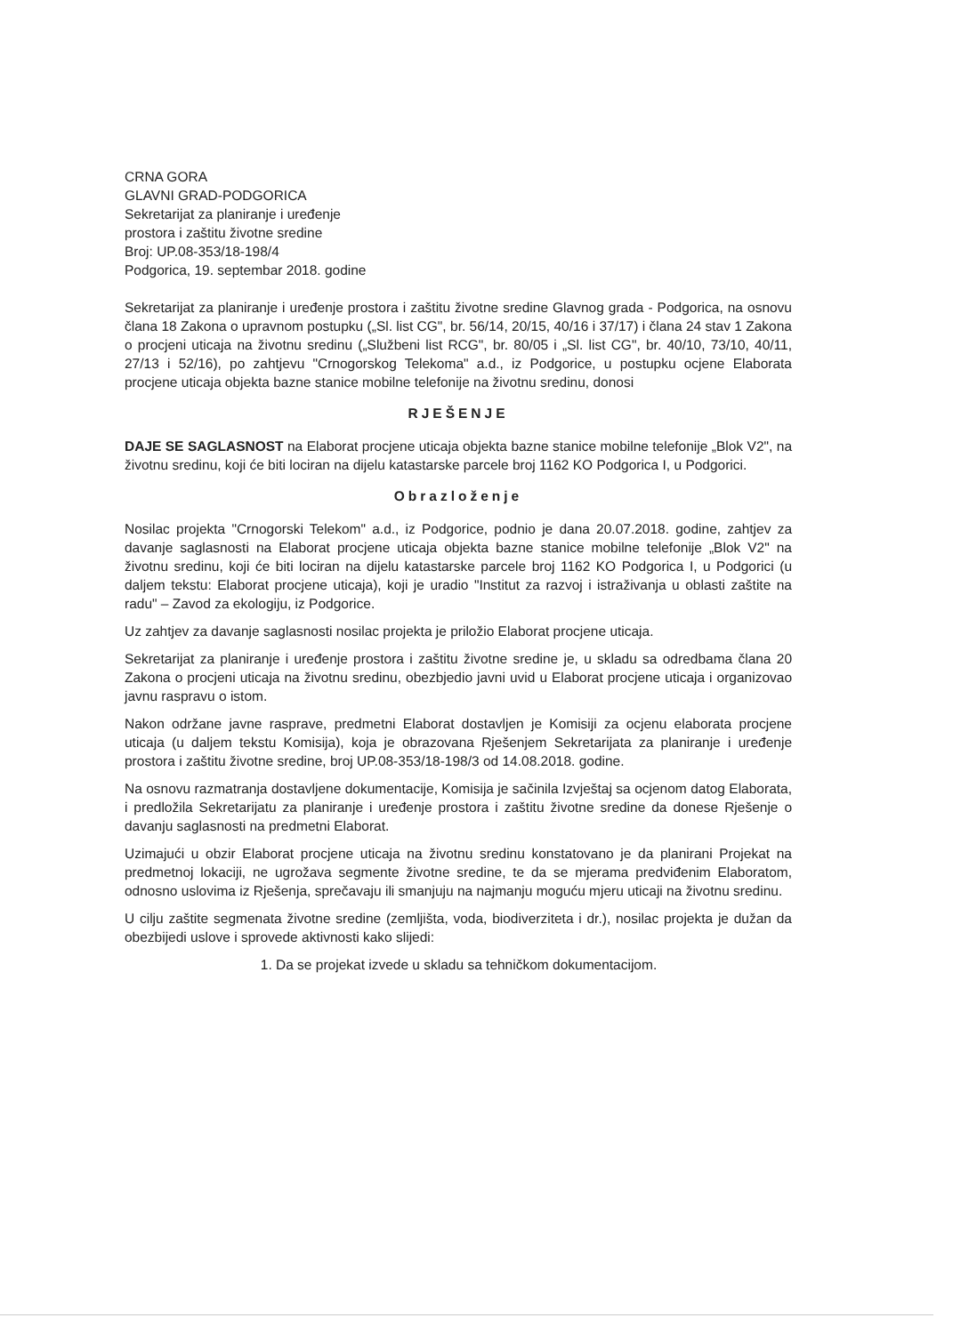CRNA GORA
GLAVNI GRAD-PODGORICA
Sekretarijat za planiranje i uređenje
prostora i zaštitu životne sredine
Broj: UP.08-353/18-198/4
Podgorica, 19. septembar 2018. godine
Sekretarijat za planiranje i uređenje prostora i zaštitu životne sredine Glavnog grada - Podgorica, na osnovu člana 18 Zakona o upravnom postupku („Sl. list CG", br. 56/14, 20/15, 40/16 i 37/17) i člana 24 stav 1 Zakona o procjeni uticaja na životnu sredinu („Službeni list RCG", br. 80/05 i „Sl. list CG", br. 40/10, 73/10, 40/11, 27/13 i 52/16), po zahtjevu "Crnogorskog Telekoma" a.d., iz Podgorice, u postupku ocjene Elaborata procjene uticaja objekta bazne stanice mobilne telefonije na životnu sredinu, donosi
RJEŠENJE
DAJE SE SAGLASNOST na Elaborat procjene uticaja objekta bazne stanice mobilne telefonije „Blok V2", na životnu sredinu, koji će biti lociran na dijelu katastarske parcele broj 1162 KO Podgorica I, u Podgorici.
Obrazloženje
Nosilac projekta "Crnogorski Telekom" a.d., iz Podgorice, podnio je dana 20.07.2018. godine, zahtjev za davanje saglasnosti na Elaborat procjene uticaja objekta bazne stanice mobilne telefonije „Blok V2" na životnu sredinu, koji će biti lociran na dijelu katastarske parcele broj 1162 KO Podgorica I, u Podgorici (u daljem tekstu: Elaborat procjene uticaja), koji je uradio "Institut za razvoj i istraživanja u oblasti zaštite na radu" – Zavod za ekologiju, iz Podgorice.
Uz zahtjev za davanje saglasnosti nosilac projekta je priložio Elaborat procjene uticaja.
Sekretarijat za planiranje i uređenje prostora i zaštitu životne sredine je, u skladu sa odredbama člana 20 Zakona o procjeni uticaja na životnu sredinu, obezbjedio javni uvid u Elaborat procjene uticaja i organizovao javnu raspravu o istom.
Nakon održane javne rasprave, predmetni Elaborat dostavljen je Komisiji za ocjenu elaborata procjene uticaja (u daljem tekstu Komisija), koja je obrazovana Rješenjem Sekretarijata za planiranje i uređenje prostora i zaštitu životne sredine, broj UP.08-353/18-198/3 od 14.08.2018. godine.
Na osnovu razmatranja dostavljene dokumentacije, Komisija je sačinila Izvještaj sa ocjenom datog Elaborata, i predložila Sekretarijatu za planiranje i uređenje prostora i zaštitu životne sredine da donese Rješenje o davanju saglasnosti na predmetni Elaborat.
Uzimajući u obzir Elaborat procjene uticaja na životnu sredinu konstatovano je da planirani Projekat na predmetnoj lokaciji, ne ugrožava segmente životne sredine, te da se mjerama predviđenim Elaboratom, odnosno uslovima iz Rješenja, sprečavaju ili smanjuju na najmanju moguću mjeru uticaji na životnu sredinu.
U cilju zaštite segmenata životne sredine (zemljišta, voda, biodiverziteta i dr.), nosilac projekta je dužan da obezbijedi uslove i sprovede aktivnosti kako slijedi:
1. Da se projekat izvede u skladu sa tehničkom dokumentacijom.